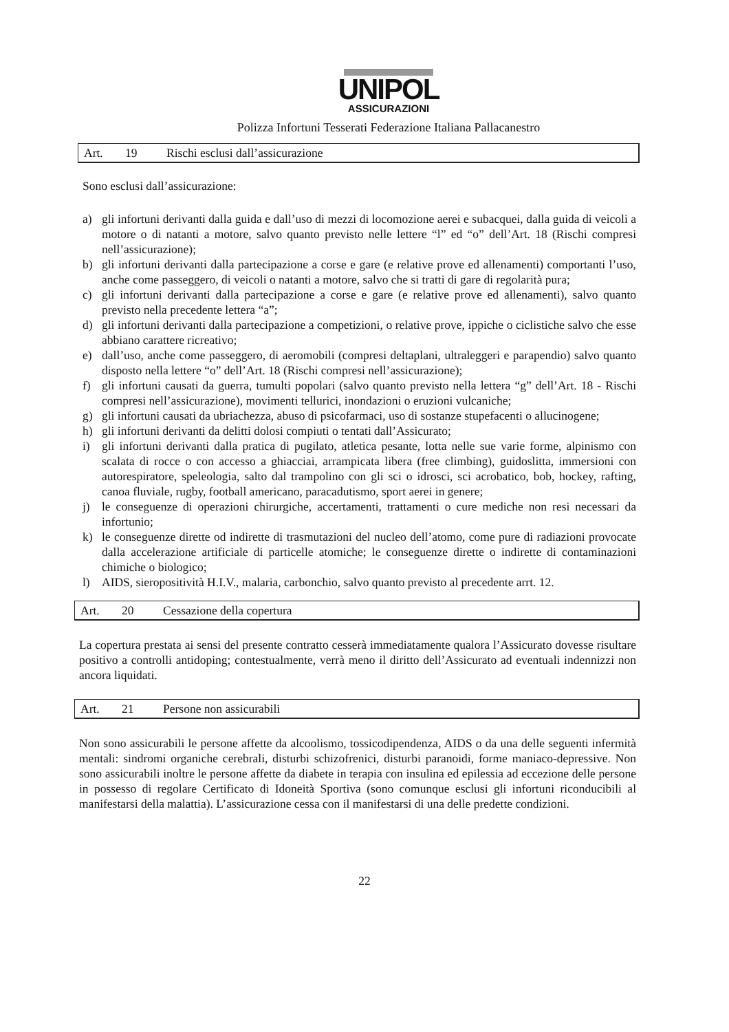UNIPOL
ASSICURAZIONI
Polizza Infortuni Tesserati Federazione Italiana Pallacanestro
Art. 19 Rischi esclusi dall’assicurazione
Sono esclusi dall’assicurazione:
a) gli infortuni derivanti dalla guida e dall’uso di mezzi di locomozione aerei e subacquei, dalla guida di veicoli a motore o di natanti a motore, salvo quanto previsto nelle lettere “l” ed “o” dell’Art. 18 (Rischi compresi nell’assicurazione);
b) gli infortuni derivanti dalla partecipazione a corse e gare (e relative prove ed allenamenti) comportanti l’uso, anche come passeggero, di veicoli o natanti a motore, salvo che si tratti di gare di regolarità pura;
c) gli infortuni derivanti dalla partecipazione a corse e gare (e relative prove ed allenamenti), salvo quanto previsto nella precedente lettera “a”;
d) gli infortuni derivanti dalla partecipazione a competizioni, o relative prove, ippiche o ciclistiche salvo che esse abbiano carattere ricreativo;
e) dall’uso, anche come passeggero, di aeromobili (compresi deltaplani, ultraleggeri e parapendio) salvo quanto disposto nella lettere “o” dell’Art. 18 (Rischi compresi nell’assicurazione);
f) gli infortuni causati da guerra, tumulti popolari (salvo quanto previsto nella lettera “g” dell’Art. 18 - Rischi compresi nell’assicurazione), movimenti tellurici, inondazioni o eruzioni vulcaniche;
g) gli infortuni causati da ubriachezza, abuso di psicofarmaci, uso di sostanze stupefacenti o allucinogene;
h) gli infortuni derivanti da delitti dolosi compiuti o tentati dall’Assicurato;
i) gli infortuni derivanti dalla pratica di pugilato, atletica pesante, lotta nelle sue varie forme, alpinismo con scalata di rocce o con accesso a ghiacciai, arrampicata libera (free climbing), guidoslitta, immersioni con autorespiratore, speleologia, salto dal trampolino con gli sci o idrosci, sci acrobatico, bob, hockey, rafting, canoa fluviale, rugby, football americano, paracadutismo, sport aerei in genere;
j) le conseguenze di operazioni chirurgiche, accertamenti, trattamenti o cure mediche non resi necessari da infortunio;
k) le conseguenze dirette od indirette di trasmutazioni del nucleo dell’atomo, come pure di radiazioni provocate dalla accelerazione artificiale di particelle atomiche; le conseguenze dirette o indirette di contaminazioni chimiche o biologico;
l) AIDS, sieropositività H.I.V., malaria, carbonchio, salvo quanto previsto al precedente arrt. 12.
Art. 20 Cessazione della copertura
La copertura prestata ai sensi del presente contratto cesserà immediatamente qualora l’Assicurato dovesse risultare positivo a controlli antidoping; contestualmente, verrà meno il diritto dell’Assicurato ad eventuali indennizzi non ancora liquidati.
Art. 21 Persone non assicurabili
Non sono assicurabili le persone affette da alcoolismo, tossicodipendenza, AIDS o da una delle seguenti infermità mentali: sindromi organiche cerebrali, disturbi schizofrenici, disturbi paranoidi, forme maniaco-depressive. Non sono assicurabili inoltre le persone affette da diabete in terapia con insulina ed epilessia ad eccezione delle persone in possesso di regolare Certificato di Idoneità Sportiva (sono comunque esclusi gli infortuni riconducibili al manifestarsi della malattia). L’assicurazione cessa con il manifestarsi di una delle predette condizioni.
22